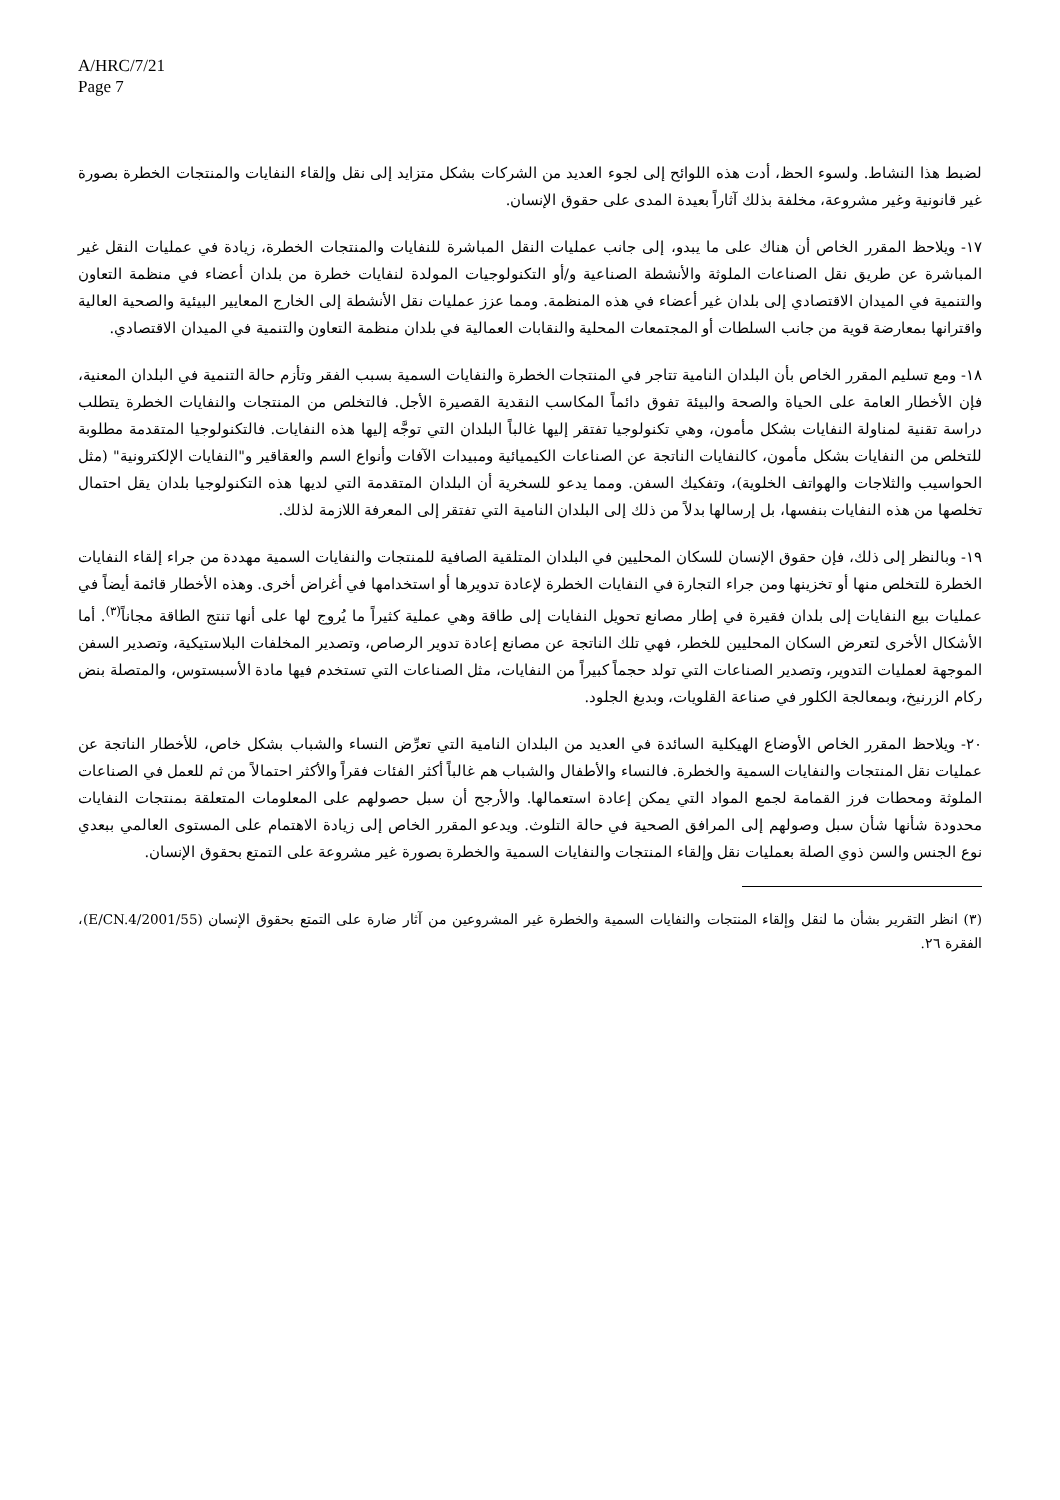A/HRC/7/21
Page 7
لضبط هذا النشاط. ولسوء الحظ، أدت هذه اللوائح إلى لجوء العديد من الشركات بشكل متزايد إلى نقل وإلقاء النفايات والمنتجات الخطرة بصورة غير قانونية وغير مشروعة، مخلفة بذلك آثاراً بعيدة المدى على حقوق الإنسان.
١٧- ويلاحظ المقرر الخاص أن هناك على ما يبدو، إلى جانب عمليات النقل المباشرة للنفايات والمنتجات الخطرة، زيادة في عمليات النقل غير المباشرة عن طريق نقل الصناعات الملوثة والأنشطة الصناعية و/أو التكنولوجيات المولدة لنفايات خطرة من بلدان أعضاء في منظمة التعاون والتنمية في الميدان الاقتصادي إلى بلدان غير أعضاء في هذه المنظمة. ومما عزز عمليات نقل الأنشطة إلى الخارج المعايير البيئية والصحية العالية واقترانها بمعارضة قوية من جانب السلطات أو المجتمعات المحلية والنقابات العمالية في بلدان منظمة التعاون والتنمية في الميدان الاقتصادي.
١٨- ومع تسليم المقرر الخاص بأن البلدان النامية تتاجر في المنتجات الخطرة والنفايات السمية بسبب الفقر وتأزم حالة التنمية في البلدان المعنية، فإن الأخطار العامة على الحياة والصحة والبيئة تفوق دائماً المكاسب النقدية القصيرة الأجل. فالتخلص من المنتجات والنفايات الخطرة يتطلب دراسة تقنية لمناولة النفايات بشكل مأمون، وهي تكنولوجيا تفتقر إليها غالباً البلدان التي توجَّه إليها هذه النفايات. فالتكنولوجيا المتقدمة مطلوبة للتخلص من النفايات بشكل مأمون، كالنفايات الناتجة عن الصناعات الكيميائية ومبيدات الآفات وأنواع السم والعقاقير و"النفايات الإلكترونية" (مثل الحواسيب والثلاجات والهواتف الخلوية)، وتفكيك السفن. ومما يدعو للسخرية أن البلدان المتقدمة التي لديها هذه التكنولوجيا بلدان يقل احتمال تخلصها من هذه النفايات بنفسها، بل إرسالها بدلاً من ذلك إلى البلدان النامية التي تفتقر إلى المعرفة اللازمة لذلك.
١٩- وبالنظر إلى ذلك، فإن حقوق الإنسان للسكان المحليين في البلدان المتلقية الصافية للمنتجات والنفايات السمية مهددة من جراء إلقاء النفايات الخطرة للتخلص منها أو تخزينها ومن جراء التجارة في النفايات الخطرة لإعادة تدويرها أو استخدامها في أغراض أخرى. وهذه الأخطار قائمة أيضاً في عمليات بيع النفايات إلى بلدان فقيرة في إطار مصانع تحويل النفايات إلى طاقة وهي عملية كثيراً ما يُروج لها على أنها تنتج الطاقة مجاناً<sup>(٣)</sup>. أما الأشكال الأخرى لتعرض السكان المحليين للخطر، فهي تلك الناتجة عن مصانع إعادة تدوير الرصاص، وتصدير المخلفات البلاستيكية، وتصدير السفن الموجهة لعمليات التدوير، وتصدير الصناعات التي تولد حجماً كبيراً من النفايات، مثل الصناعات التي تستخدم فيها مادة الأسبستوس، والمتصلة بنض ركام الزرنيخ، وبمعالجة الكلور في صناعة القلويات، وبدبغ الجلود.
٢٠- ويلاحظ المقرر الخاص الأوضاع الهيكلية السائدة في العديد من البلدان النامية التي تعرِّض النساء والشباب بشكل خاص، للأخطار الناتجة عن عمليات نقل المنتجات والنفايات السمية والخطرة. فالنساء والأطفال والشباب هم غالباً أكثر الفئات فقراً والأكثر احتمالاً من ثم للعمل في الصناعات الملوثة ومحطات فرز القمامة لجمع المواد التي يمكن إعادة استعمالها. والأرجح أن سبل حصولهم على المعلومات المتعلقة بمنتجات النفايات محدودة شأنها شأن سبل وصولهم إلى المرافق الصحية في حالة التلوث. ويدعو المقرر الخاص إلى زيادة الاهتمام على المستوى العالمي ببعدي نوع الجنس والسن ذوي الصلة بعمليات نقل وإلقاء المنتجات والنفايات السمية والخطرة بصورة غير مشروعة على التمتع بحقوق الإنسان.
(٣) انظر التقرير بشأن ما لنقل وإلقاء المنتجات والنفايات السمية والخطرة غير المشروعين من آثار ضارة على التمتع بحقوق الإنسان (E/CN.4/2001/55)، الفقرة ٢٦.